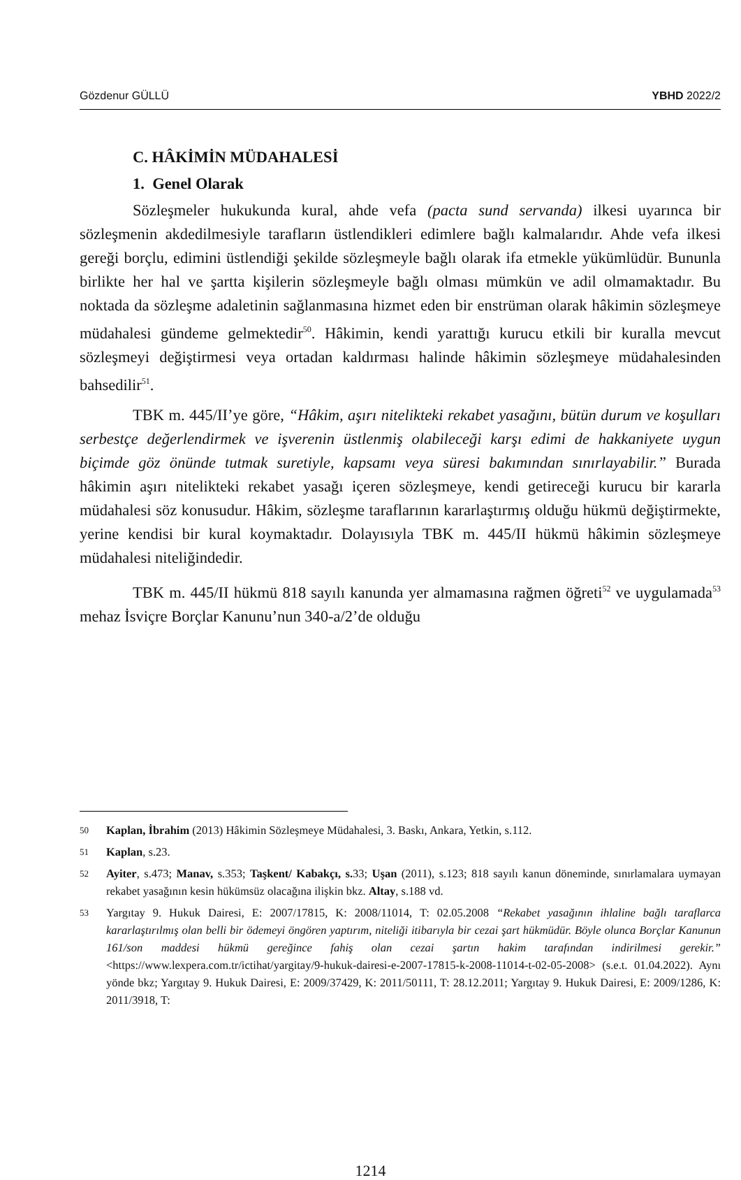Gözdenur GÜLLÜ YBHD 2022/2
C. HÂKİMİN MÜDAHALESİ
1. Genel Olarak
Sözleşmeler hukukunda kural, ahde vefa (pacta sund servanda) ilkesi uyarınca bir sözleşmenin akdedilmesiyle tarafların üstlendikleri edimlere bağlı kalmalarıdır. Ahde vefa ilkesi gereği borçlu, edimini üstlendiği şekilde sözleşmeyle bağlı olarak ifa etmekle yükümlüdür. Bununla birlikte her hal ve şartta kişilerin sözleşmeyle bağlı olması mümkün ve adil olmamaktadır. Bu noktada da sözleşme adaletinin sağlanmasına hizmet eden bir enstrüman olarak hâkimin sözleşmeye müdahalesi gündeme gelmektedir<sup>50</sup>. Hâkimin, kendi yarattığı kurucu etkili bir kuralla mevcut sözleşmeyi değiştirmesi veya ortadan kaldırması halinde hâkimin sözleşmeye müdahalesinden bahsedilir<sup>51</sup>.
TBK m. 445/II’ye göre, “Hâkim, aşırı nitelikteki rekabet yasağını, bütün durum ve koşulları serbestçe değerlendirmek ve işverenin üstlenmiş olabileceği karşı edimi de hakkaniyete uygun biçimde göz önünde tutmak suretiyle, kapsamı veya süresi bakımından sınırlayabilir.” Burada hâkimin aşırı nitelikteki rekabet yasağı içeren sözleşmeye, kendi getireceği kurucu bir kararla müdahalesi söz konusudur. Hâkim, sözleşme taraflarının kararlaştırmış olduğu hükmü değiştirmekte, yerine kendisi bir kural koymaktadır. Dolayısıyla TBK m. 445/II hükmü hâkimin sözleşmeye müdahalesi niteliğindedir.
TBK m. 445/II hükmü 818 sayılı kanunda yer almamasına rağmen öğreti<sup>52</sup> ve uygulamada<sup>53</sup> mehaz İsviçre Borçlar Kanunu’nun 340-a/2’de olduğu
50 Kaplan, İbrahim (2013) Hâkimin Sözleşmeye Müdahalesi, 3. Baskı, Ankara, Yetkin, s.112.
51 Kaplan, s.23.
52 Ayiter, s.473; Manav, s.353; Taşkent/ Kabakçı, s. 33; Uşan (2011), s.123; 818 sayılı kanun döneminde, sınırlamalara uymayan rekabet yasağının kesin hükümsüz olacağına ilişkin bkz. Altay, s.188 vd.
53 Yargıtay 9. Hukuk Dairesi, E: 2007/17815, K: 2008/11014, T: 02.05.2008 “Rekabet yasağının ihlaline bağlı taraflarca kararlaştırılmış olan belli bir ödemeyi öngören yaptırım, niteliği itibarıyla bir cezai şart hükmüdür. Böyle olunca Borçlar Kanunun 161/son maddesi hükmü gereğince fahiş olan cezai şartın hakim tarafından indirilmesi gerekir.” <https://www.lexpera.com.tr/ictihat/yargitay/9-hukuk-dairesi-e-2007-17815-k-2008-11014-t-02-05-2008> (s.e.t. 01.04.2022). Aynı yönde bkz; Yargıtay 9. Hukuk Dairesi, E: 2009/37429, K: 2011/50111, T: 28.12.2011; Yargıtay 9. Hukuk Dairesi, E: 2009/1286, K: 2011/3918, T:
1214